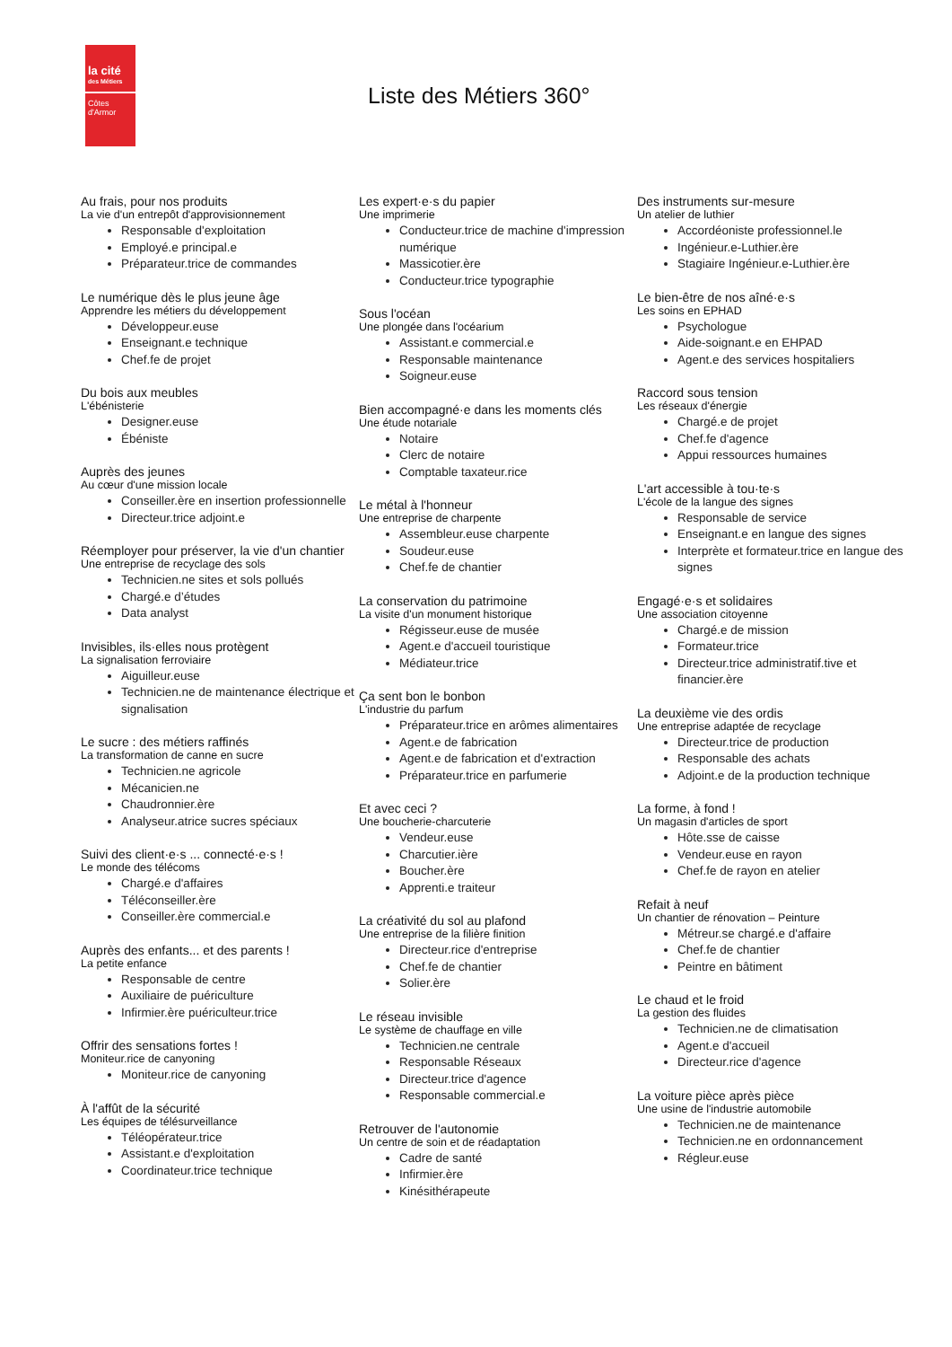la cité
des Métiers
Côtes
d'Armor
Liste des Métiers 360°
Au frais, pour nos produits
La vie d'un entrepôt d'approvisionnement
Responsable d'exploitation
Employé.e principal.e
Préparateur.trice de commandes
Le numérique dès le plus jeune âge
Apprendre les métiers du développement
Développeur.euse
Enseignant.e technique
Chef.fe de projet
Du bois aux meubles
L'ébénisterie
Designer.euse
Ébéniste
Auprès des jeunes
Au cœur d'une mission locale
Conseiller.ère en insertion professionnelle
Directeur.trice adjoint.e
Réemployer pour préserver, la vie d'un chantier
Une entreprise de recyclage des sols
Technicien.ne sites et sols pollués
Chargé.e d’études
Data analyst
Invisibles, ils·elles nous protègent
La signalisation ferroviaire
Aiguilleur.euse
Technicien.ne de maintenance électrique et signalisation
Le sucre : des métiers raffinés
La transformation de canne en sucre
Technicien.ne agricole
Mécanicien.ne
Chaudronnier.ère
Analyseur.atrice sucres spéciaux
Suivi des client·e·s ... connecté·e·s !
Le monde des télécoms
Chargé.e d'affaires
Téléconseiller.ère
Conseiller.ère commercial.e
Auprès des enfants... et des parents !
La petite enfance
Responsable de centre
Auxiliaire de puériculture
Infirmier.ère puériculteur.trice
Offrir des sensations fortes !
Moniteur.rice de canyoning
Moniteur.rice de canyoning
À l'affût de la sécurité
Les équipes de télésurveillance
Téléopérateur.trice
Assistant.e d'exploitation
Coordinateur.trice technique
Les expert·e·s du papier
Une imprimerie
Conducteur.trice de machine d'impression numérique
Massicotier.ère
Conducteur.trice typographie
Sous l'océan
Une plongée dans l'océarium
Assistant.e commercial.e
Responsable maintenance
Soigneur.euse
Bien accompagné·e dans les moments clés
Une étude notariale
Notaire
Clerc de notaire
Comptable taxateur.rice
Le métal à l'honneur
Une entreprise de charpente
Assembleur.euse charpente
Soudeur.euse
Chef.fe de chantier
La conservation du patrimoine
La visite d'un monument historique
Régisseur.euse de musée
Agent.e d'accueil touristique
Médiateur.trice
Ça sent bon le bonbon
L'industrie du parfum
Préparateur.trice en arômes alimentaires
Agent.e de fabrication
Agent.e de fabrication et d'extraction
Préparateur.trice en parfumerie
Et avec ceci ?
Une boucherie-charcuterie
Vendeur.euse
Charcutier.ière
Boucher.ère
Apprenti.e traiteur
La créativité du sol au plafond
Une entreprise de la filière finition
Directeur.rice d'entreprise
Chef.fe de chantier
Solier.ère
Le réseau invisible
Le système de chauffage en ville
Technicien.ne centrale
Responsable Réseaux
Directeur.trice d'agence
Responsable commercial.e
Retrouver de l'autonomie
Un centre de soin et de réadaptation
Cadre de santé
Infirmier.ère
Kinésithérapeute
Des instruments sur-mesure
Un atelier de luthier
Accordéoniste professionnel.le
Ingénieur.e-Luthier.ère
Stagiaire Ingénieur.e-Luthier.ère
Le bien-être de nos aîné·e·s
Les soins en EPHAD
Psychologue
Aide-soignant.e en EHPAD
Agent.e des services hospitaliers
Raccord sous tension
Les réseaux d'énergie
Chargé.e de projet
Chef.fe d'agence
Appui ressources humaines
L'art accessible à tou·te·s
L'école de la langue des signes
Responsable de service
Enseignant.e en langue des signes
Interprète et formateur.trice en langue des signes
Engagé·e·s et solidaires
Une association citoyenne
Chargé.e de mission
Formateur.trice
Directeur.trice administratif.tive et financier.ère
La deuxième vie des ordis
Une entreprise adaptée de recyclage
Directeur.trice de production
Responsable des achats
Adjoint.e de la production technique
La forme, à fond !
Un magasin d'articles de sport
Hôte.sse de caisse
Vendeur.euse en rayon
Chef.fe de rayon en atelier
Refait à neuf
Un chantier de rénovation – Peinture
Métreur.se chargé.e d'affaire
Chef.fe de chantier
Peintre en bâtiment
Le chaud et le froid
La gestion des fluides
Technicien.ne de climatisation
Agent.e d'accueil
Directeur.rice d'agence
La voiture pièce après pièce
Une usine de l'industrie automobile
Technicien.ne de maintenance
Technicien.ne en ordonnancement
Régleur.euse